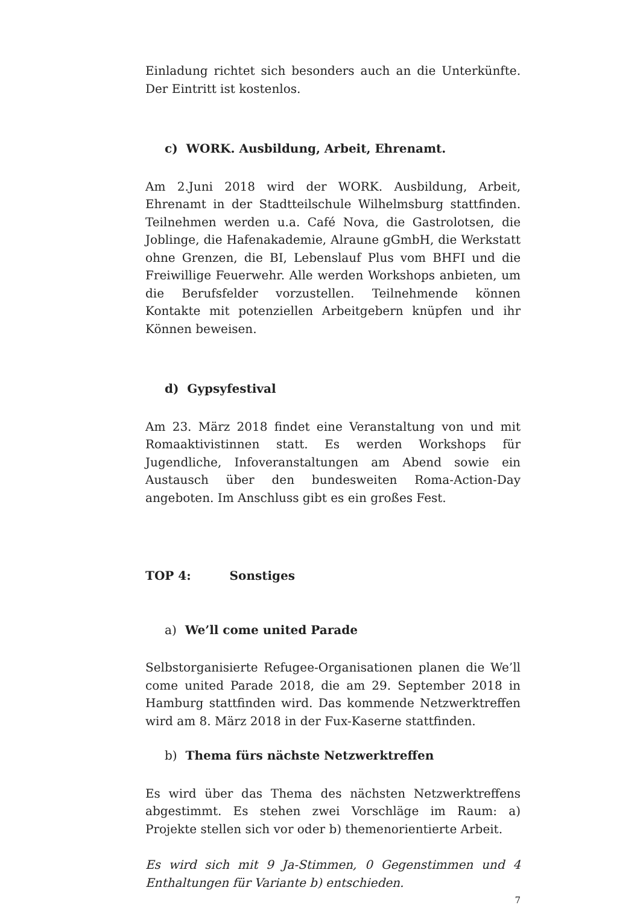Einladung richtet sich besonders auch an die Unterkünfte. Der Eintritt ist kostenlos.
c) WORK. Ausbildung, Arbeit, Ehrenamt.
Am 2.Juni 2018 wird der WORK. Ausbildung, Arbeit, Ehrenamt in der Stadtteilschule Wilhelmsburg stattfinden. Teilnehmen werden u.a. Café Nova, die Gastrolotsen, die Joblinge, die Hafenakademie, Alraune gGmbH, die Werkstatt ohne Grenzen, die BI, Lebenslauf Plus vom BHFI und die Freiwillige Feuerwehr. Alle werden Workshops anbieten, um die Berufsfelder vorzustellen. Teilnehmende können Kontakte mit potenziellen Arbeitgebern knüpfen und ihr Können beweisen.
d) Gypsyfestival
Am 23. März 2018 findet eine Veranstaltung von und mit Romaaktivistinnen statt. Es werden Workshops für Jugendliche, Infoveranstaltungen am Abend sowie ein Austausch über den bundesweiten Roma-Action-Day angeboten. Im Anschluss gibt es ein großes Fest.
TOP 4: Sonstiges
a) We’ll come united Parade
Selbstorganisierte Refugee-Organisationen planen die We’ll come united Parade 2018, die am 29. September 2018 in Hamburg stattfinden wird. Das kommende Netzwerktreffen wird am 8. März 2018 in der Fux-Kaserne stattfinden.
b) Thema fürs nächste Netzwerktreffen
Es wird über das Thema des nächsten Netzwerktreffens abgestimmt. Es stehen zwei Vorschläge im Raum: a) Projekte stellen sich vor oder b) themenorientierte Arbeit.
Es wird sich mit 9 Ja-Stimmen, 0 Gegenstimmen und 4 Enthaltungen für Variante b) entschieden.
7